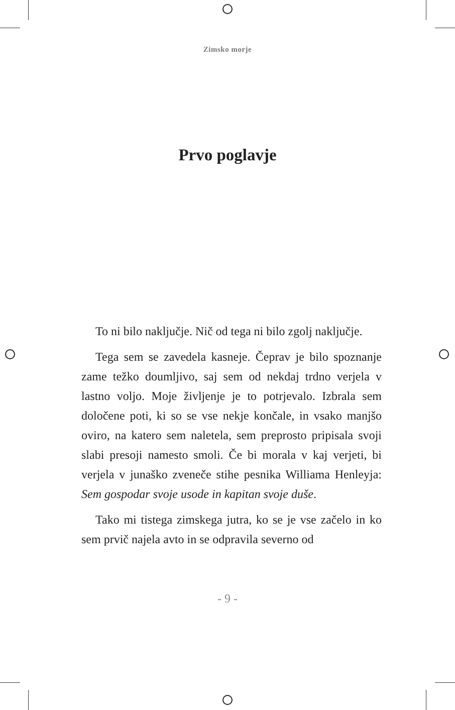Zimsko morje
Prvo poglavje
To ni bilo naključje. Nič od tega ni bilo zgolj naključje.
Tega sem se zavedela kasneje. Čeprav je bilo spoznanje zame težko doumljivo, saj sem od nekdaj trdno verjela v lastno voljo. Moje življenje je to potrjevalo. Izbrala sem določene poti, ki so se vse nekje končale, in vsako manjšo oviro, na katero sem naletela, sem preprosto pripisala svoji slabi presoji namesto smoli. Če bi morala v kaj verjeti, bi verjela v junaško zveneče stihe pesnika Williama Henleyja: Sem gospodar svoje usode in kapitan svoje duše.
Tako mi tistega zimskega jutra, ko se je vse začelo in ko sem prvič najela avto in se odpravila severno od
- 9 -